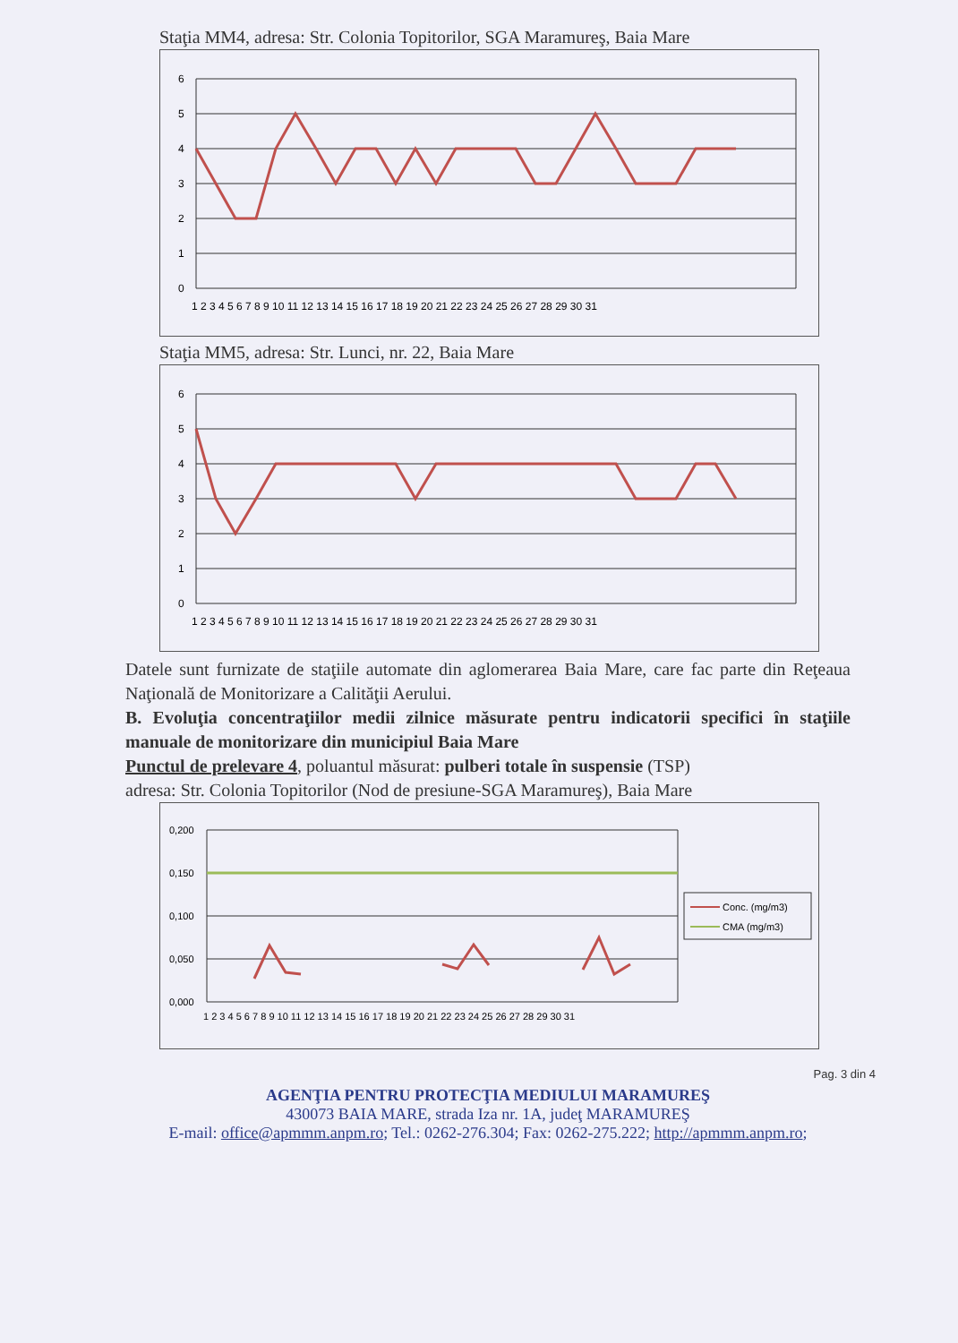Staţia MM4, adresa: Str. Colonia Topitorilor, SGA Maramureş, Baia Mare
6
5
4
3
2
1
0
1 2 3 4 5 6 7 8 9 10 11 12 13 14 15 16 17 18 19 20 21 22 23 24 25 26 27 28 29 30 31
Staţia MM5, adresa: Str. Lunci, nr. 22, Baia Mare
6
5
4
3
2
1
0
1 2 3 4 5 6 7 8 9 10 11 12 13 14 15 16 17 18 19 20 21 22 23 24 25 26 27 28 29 30 31
Datele sunt furnizate de staţiile automate din aglomerarea Baia Mare, care fac parte din Reţeaua Naţională de Monitorizare a Calităţii Aerului.
B. Evoluţia concentraţiilor medii zilnice măsurate pentru indicatorii specifici în staţiile manuale de monitorizare din municipiul Baia Mare
Punctul de prelevare 4, poluantul măsurat: pulberi totale în suspensie (TSP)
adresa: Str. Colonia Topitorilor (Nod de presiune-SGA Maramureş), Baia Mare
0,200
0,150
0,100
0,050
0,000
1 2 3 4 5 6 7 8 9 10 11 12 13 14 15 16 17 18 19 20 21 22 23 24 25 26 27 28 29 30 31
Conc. (mg/m3)
CMA (mg/m3)
Pag. 3 din 4
AGENŢIA PENTRU PROTECŢIA MEDIULUI MARAMUREŞ
430073 BAIA MARE, strada Iza nr. 1A, judeţ MARAMUREŞ
E-mail: office@apmmm.anpm.ro; Tel.: 0262-276.304; Fax: 0262-275.222; http://apmmm.anpm.ro;